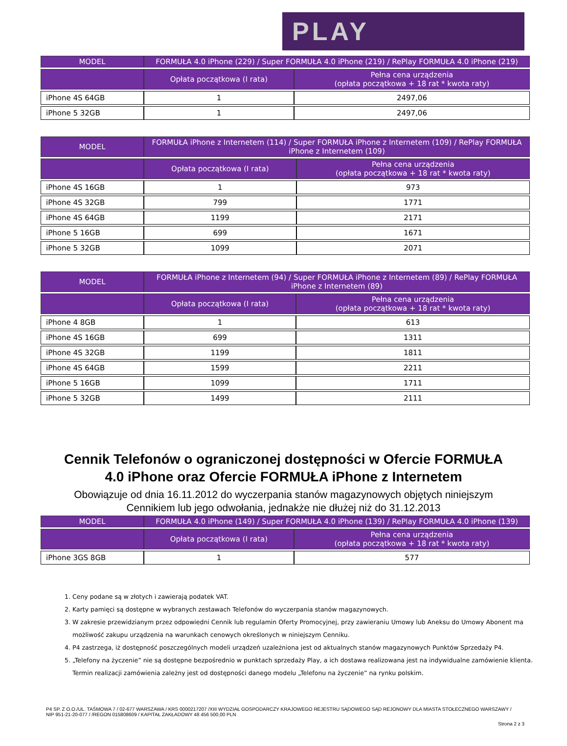PLAY
| MODEL | FORMUŁA 4.0 iPhone (229) / Super FORMUŁA 4.0 iPhone (219) / RePlay FORMUŁA 4.0 iPhone (219) | |
| --- | --- | --- |
| | Opłata początkowa (I rata) | Pełna cena urządzenia (opłata początkowa + 18 rat * kwota raty) |
| iPhone 4S 64GB | 1 | 2497,06 |
| iPhone 5 32GB | 1 | 2497,06 |
| MODEL | FORMUŁA iPhone z Internetem (114) / Super FORMUŁA iPhone z Internetem (109) / RePlay FORMUŁA iPhone z Internetem (109) | |
| --- | --- | --- |
| | Opłata początkowa (I rata) | Pełna cena urządzenia (opłata początkowa + 18 rat * kwota raty) |
| iPhone 4S 16GB | 1 | 973 |
| iPhone 4S 32GB | 799 | 1771 |
| iPhone 4S 64GB | 1199 | 2171 |
| iPhone 5 16GB | 699 | 1671 |
| iPhone 5 32GB | 1099 | 2071 |
| MODEL | FORMUŁA iPhone z Internetem (94) / Super FORMUŁA iPhone z Internetem (89) / RePlay FORMUŁA iPhone z Internetem (89) | |
| --- | --- | --- |
| | Opłata początkowa (I rata) | Pełna cena urządzenia (opłata początkowa + 18 rat * kwota raty) |
| iPhone 4 8GB | 1 | 613 |
| iPhone 4S 16GB | 699 | 1311 |
| iPhone 4S 32GB | 1199 | 1811 |
| iPhone 4S 64GB | 1599 | 2211 |
| iPhone 5 16GB | 1099 | 1711 |
| iPhone 5 32GB | 1499 | 2111 |
Cennik Telefonów o ograniczonej dostępności w Ofercie FORMUŁA
4.0 iPhone oraz Ofercie FORMUŁA iPhone z Internetem
Obowiązuje od dnia 16.11.2012 do wyczerpania stanów magazynowych objętych niniejszym
Cennikiem lub jego odwołania, jednakże nie dłużej niż do 31.12.2013
| MODEL | FORMUŁA 4.0 iPhone (149) / Super FORMUŁA 4.0 iPhone (139) / RePlay FORMUŁA 4.0 iPhone (139) | |
| --- | --- | --- |
| | Opłata początkowa (I rata) | Pełna cena urządzenia (opłata początkowa + 18 rat * kwota raty) |
| iPhone 3GS 8GB | 1 | 577 |
1. Ceny podane są w złotych i zawierają podatek VAT.
2. Karty pamięci są dostępne w wybranych zestawach Telefonów do wyczerpania stanów magazynowych.
3. W zakresie przewidzianym przez odpowiedni Cennik lub regulamin Oferty Promocyjnej, przy zawieraniu Umowy lub Aneksu do Umowy Abonent ma możliwość zakupu urządzenia na warunkach cenowych określonych w niniejszym Cenniku.
4. P4 zastrzega, iż dostępność poszczególnych modeli urządzeń uzależniona jest od aktualnych stanów magazynowych Punktów Sprzedaży P4.
5. „Telefony na życzenie” nie są dostępne bezpośrednio w punktach sprzedaży Play, a ich dostawa realizowana jest na indywidualne zamówienie klienta. Termin realizacji zamówienia zależny jest od dostępności danego modelu „Telefonu na życzenie” na rynku polskim.
P4 SP. Z O.O./UL. TAŚMOWA 7 / 02-677 WARSZAWA / KRS 0000217207 /XIII WYDZIAŁ GOSPODARCZY KRAJOWEGO REJESTRU SĄDOWEGO SĄD REJONOWY DLA MIASTA STOŁECZNEGO WARSZAWY / NIP 951-21-20-077 / /REGON 015808609 / KAPITAŁ ZAKŁADOWY 48 456 500,00 PLN
Strona 2 z 3